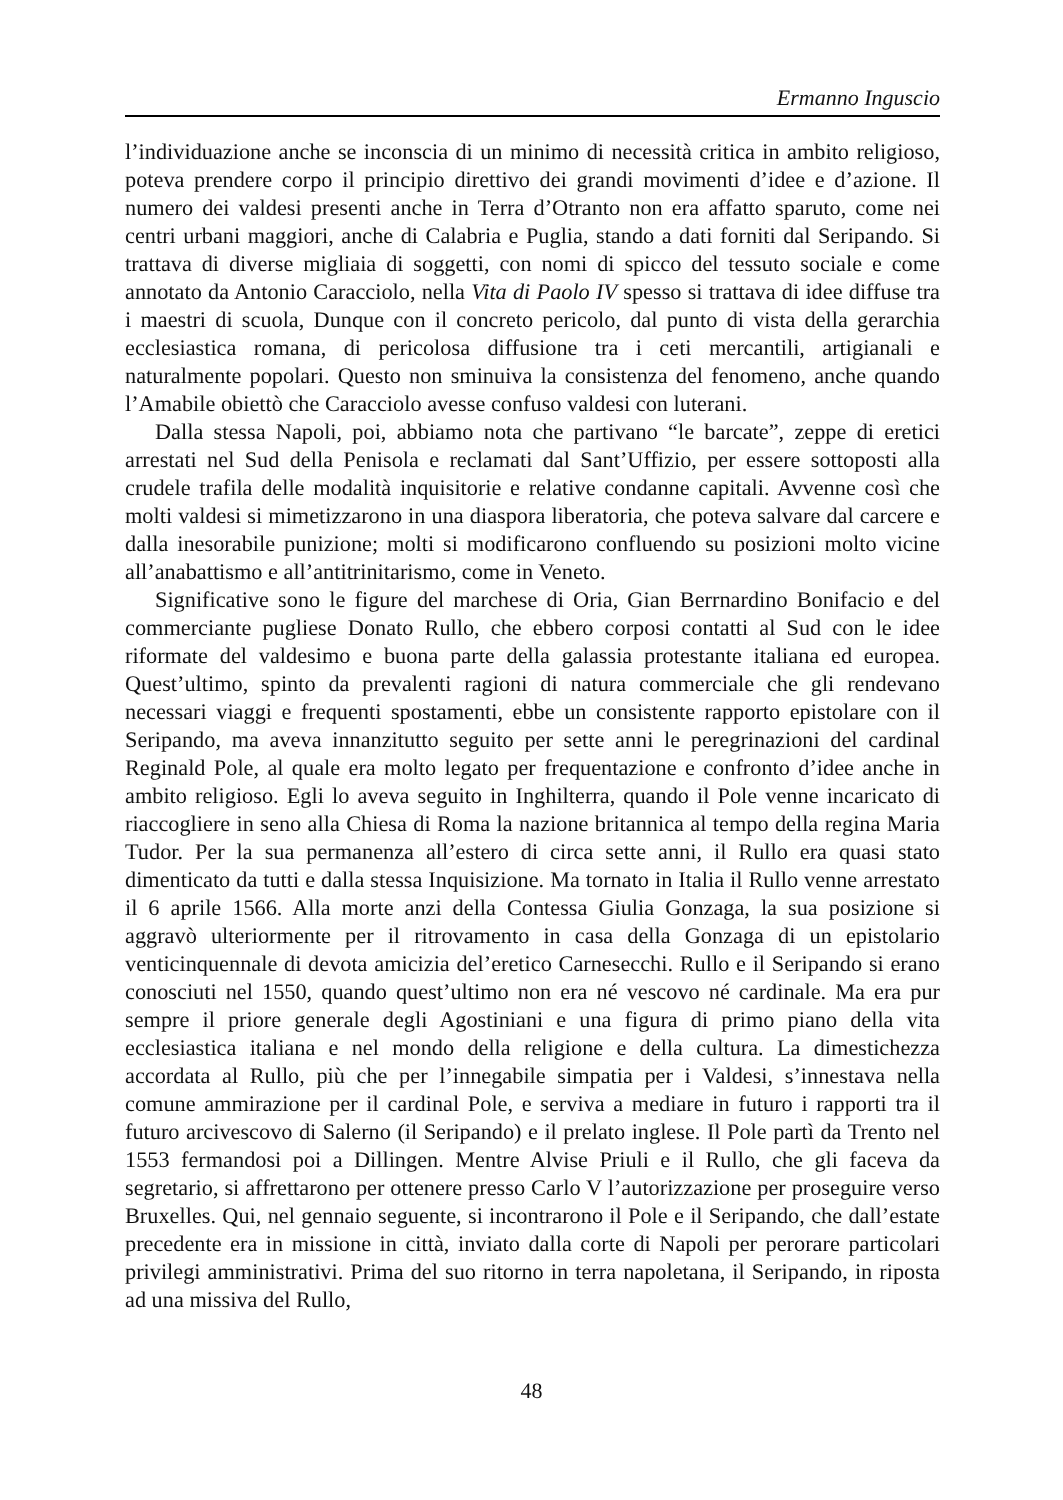Ermanno Inguscio
l’individuazione anche se inconscia di un minimo di necessità critica in ambito religioso, poteva prendere corpo il principio direttivo dei grandi movimenti d’idee e d’azione. Il numero dei valdesi presenti anche in Terra d’Otranto non era affatto sparuto, come nei centri urbani maggiori, anche di Calabria e Puglia, stando a dati forniti dal Seripando. Si trattava di diverse migliaia di soggetti, con nomi di spicco del tessuto sociale e come annotato da Antonio Caracciolo, nella Vita di Paolo IV spesso si trattava di idee diffuse tra i maestri di scuola, Dunque con il concreto pericolo, dal punto di vista della gerarchia ecclesiastica romana, di pericolosa diffusione tra i ceti mercantili, artigianali e naturalmente popolari. Questo non sminuiva la consistenza del fenomeno, anche quando l’Amabile obiettò che Caracciolo avesse confuso valdesi con luterani.
Dalla stessa Napoli, poi, abbiamo nota che partivano “le barcate”, zeppe di eretici arrestati nel Sud della Penisola e reclamati dal Sant’Uffizio, per essere sottoposti alla crudele trafila delle modalità inquisitorie e relative condanne capitali. Avvenne così che molti valdesi si mimetizzarono in una diaspora liberatoria, che poteva salvare dal carcere e dalla inesorabile punizione; molti si modificarono confluendo su posizioni molto vicine all’anabattismo e all’antitrinitarismo, come in Veneto.
Significative sono le figure del marchese di Oria, Gian Berrnardino Bonifacio e del commerciante pugliese Donato Rullo, che ebbero corposi contatti al Sud con le idee riformate del valdesimo e buona parte della galassia protestante italiana ed europea. Quest’ultimo, spinto da prevalenti ragioni di natura commerciale che gli rendevano necessari viaggi e frequenti spostamenti, ebbe un consistente rapporto epistolare con il Seripando, ma aveva innanzitutto seguito per sette anni le peregrinazioni del cardinal Reginald Pole, al quale era molto legato per frequentazione e confronto d’idee anche in ambito religioso. Egli lo aveva seguito in Inghilterra, quando il Pole venne incaricato di riaccogliere in seno alla Chiesa di Roma la nazione britannica al tempo della regina Maria Tudor. Per la sua permanenza all’estero di circa sette anni, il Rullo era quasi stato dimenticato da tutti e dalla stessa Inquisizione. Ma tornato in Italia il Rullo venne arrestato il 6 aprile 1566. Alla morte anzi della Contessa Giulia Gonzaga, la sua posizione si aggravò ulteriormente per il ritrovamento in casa della Gonzaga di un epistolario venticinquennale di devota amicizia del’eretico Carnesecchi. Rullo e il Seripando si erano conosciuti nel 1550, quando quest’ultimo non era né vescovo né cardinale. Ma era pur sempre il priore generale degli Agostiniani e una figura di primo piano della vita ecclesiastica italiana e nel mondo della religione e della cultura. La dimestichezza accordata al Rullo, più che per l’innegabile simpatia per i Valdesi, s’innestava nella comune ammirazione per il cardinal Pole, e serviva a mediare in futuro i rapporti tra il futuro arcivescovo di Salerno (il Seripando) e il prelato inglese. Il Pole partì da Trento nel 1553 fermandosi poi a Dillingen. Mentre Alvise Priuli e il Rullo, che gli faceva da segretario, si affrettarono per ottenere presso Carlo V l’autorizzazione per proseguire verso Bruxelles. Qui, nel gennaio seguente, si incontrarono il Pole e il Seripando, che dall’estate precedente era in missione in città, inviato dalla corte di Napoli per perorare particolari privilegi amministrativi. Prima del suo ritorno in terra napoletana, il Seripando, in riposta ad una missiva del Rullo,
48